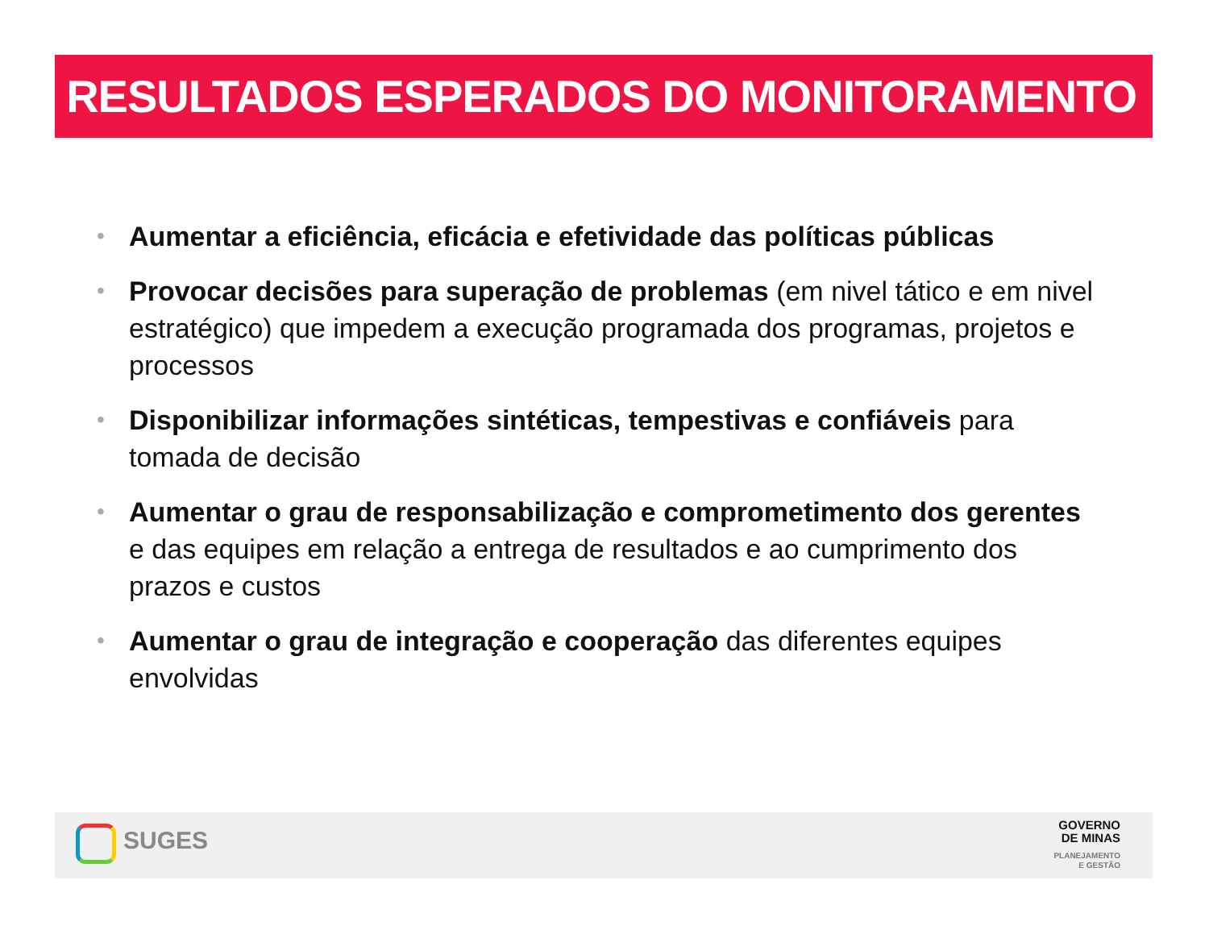RESULTADOS ESPERADOS DO MONITORAMENTO
• Aumentar a eficiência, eficácia e efetividade das políticas públicas
• Provocar decisões para superação de problemas (em nivel tático e em nivel estratégico) que impedem a execução programada dos programas, projetos e processos
• Disponibilizar informações sintéticas, tempestivas e confiáveis para tomada de decisão
• Aumentar o grau de responsabilização e comprometimento dos gerentes e das equipes em relação a entrega de resultados e ao cumprimento dos prazos e custos
• Aumentar o grau de integração e cooperação das diferentes equipes envolvidas
SUGES
GOVERNO
DE MINAS
PLANEJAMENTO
E GESTÃO